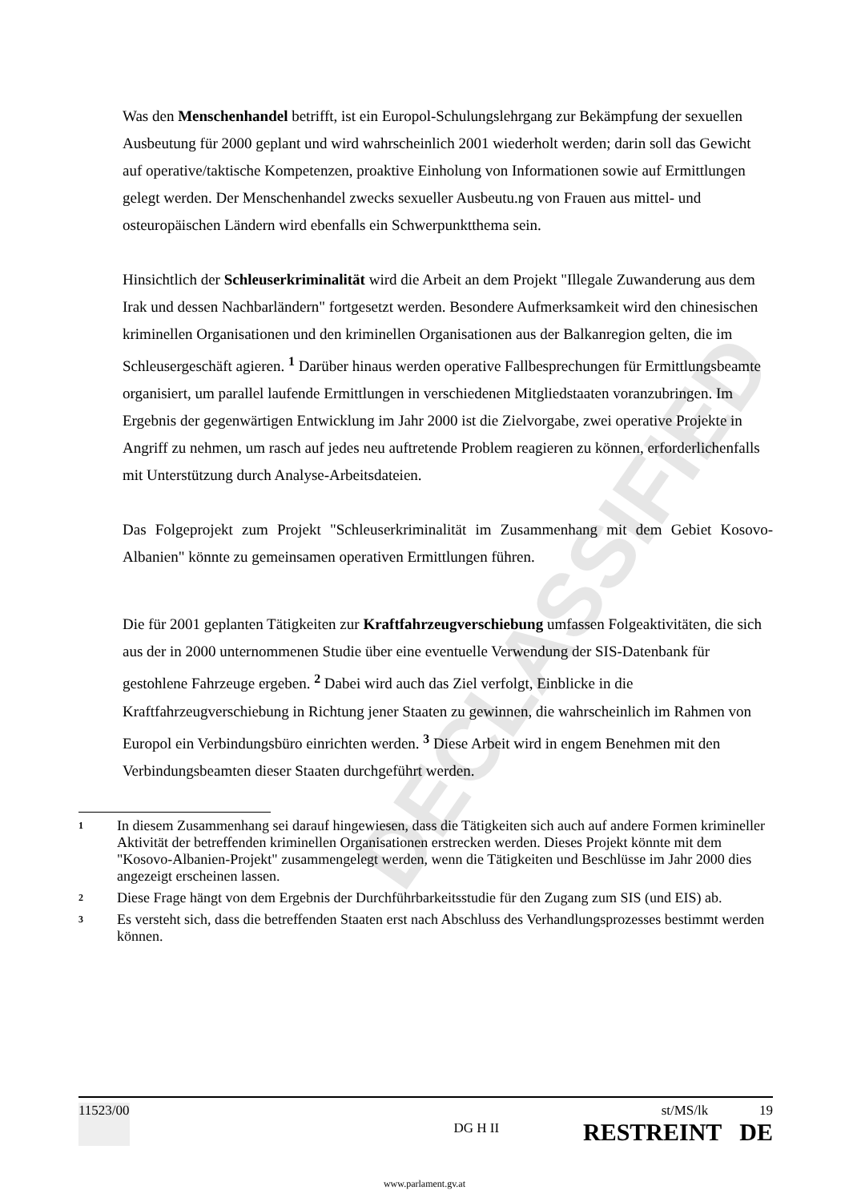DECLASSIFIED
Was den Menschenhandel betrifft, ist ein Europol-Schulungslehrgang zur Bekämpfung der sexuellen Ausbeutung für 2000 geplant und wird wahrscheinlich 2001 wiederholt werden; darin soll das Gewicht auf operative/taktische Kompetenzen, proaktive Einholung von Informationen sowie auf Ermittlungen gelegt werden. Der Menschenhandel zwecks sexueller Ausbeutu.ng von Frauen aus mittel- und osteuropäischen Ländern wird ebenfalls ein Schwerpunktthema sein.
Hinsichtlich der Schleuserkriminalität wird die Arbeit an dem Projekt "Illegale Zuwanderung aus dem Irak und dessen Nachbarländern" fortgesetzt werden. Besondere Aufmerksamkeit wird den chinesischen kriminellen Organisationen und den kriminellen Organisationen aus der Balkanregion gelten, die im Schleusergeschäft agieren. <sup>1</sup> Darüber hinaus werden operative Fallbesprechungen für Ermittlungsbeamte organisiert, um parallel laufende Ermittlungen in verschiedenen Mitgliedstaaten voranzubringen. Im Ergebnis der gegenwärtigen Entwicklung im Jahr 2000 ist die Zielvorgabe, zwei operative Projekte in Angriff zu nehmen, um rasch auf jedes neu auftretende Problem reagieren zu können, erforderlichenfalls mit Unterstützung durch Analyse-Arbeitsdateien.
Das Folgeprojekt zum Projekt "Schleuserkriminalität im Zusammenhang mit dem Gebiet Kosovo-Albanien" könnte zu gemeinsamen operativen Ermittlungen führen.
Die für 2001 geplanten Tätigkeiten zur Kraftfahrzeugverschiebung umfassen Folgeaktivitäten, die sich aus der in 2000 unternommenen Studie über eine eventuelle Verwendung der SIS-Datenbank für gestohlene Fahrzeuge ergeben. <sup>2</sup> Dabei wird auch das Ziel verfolgt, Einblicke in die Kraftfahrzeugverschiebung in Richtung jener Staaten zu gewinnen, die wahrscheinlich im Rahmen von Europol ein Verbindungsbüro einrichten werden. <sup>3</sup> Diese Arbeit wird in engem Benehmen mit den Verbindungsbeamten dieser Staaten durchgeführt werden.
1 In diesem Zusammenhang sei darauf hingewiesen, dass die Tätigkeiten sich auch auf andere Formen krimineller Aktivität der betreffenden kriminellen Organisationen erstrecken werden. Dieses Projekt könnte mit dem "Kosovo-Albanien-Projekt" zusammengelegt werden, wenn die Tätigkeiten und Beschlüsse im Jahr 2000 dies angezeigt erscheinen lassen.
2 Diese Frage hängt von dem Ergebnis der Durchführbarkeitsstudie für den Zugang zum SIS (und EIS) ab.
3 Es versteht sich, dass die betreffenden Staaten erst nach Abschluss des Verhandlungsprozesses bestimmt werden können.
11523/00 DG H II st/MS/lk 19
RESTREINT DE
www.parlament.gv.at